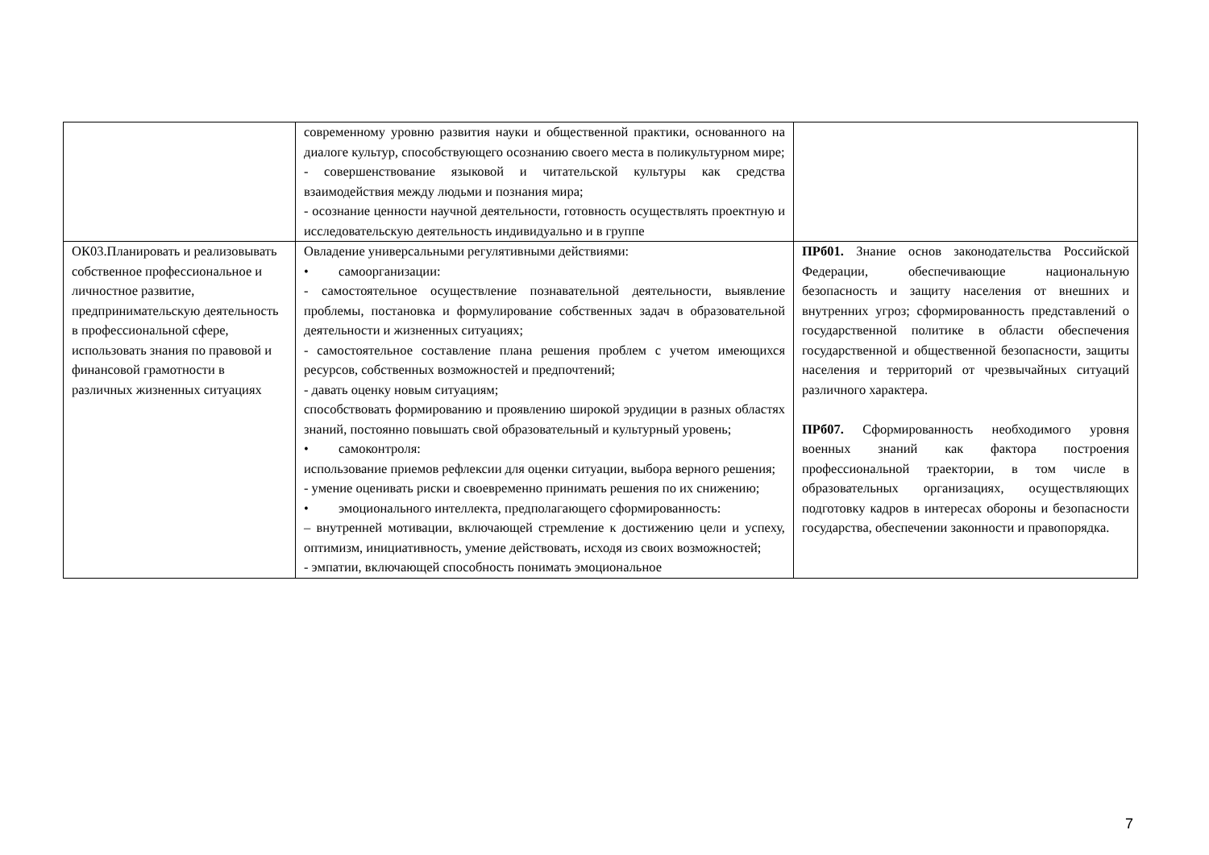| | современному уровню развития науки и общественной практики, основанного на диалоге культур, способствующего осознанию своего места в поликультурном мире; - совершенствование языковой и читательской культуры как средства взаимодействия между людьми и познания мира; - осознание ценности научной деятельности, готовность осуществлять проектную и исследовательскую деятельность индивидуально и в группе | |
| ОК03.Планировать и реализовывать собственное профессиональное и личностное развитие, предпринимательскую деятельность в профессиональной сфере, использовать знания по правовой и финансовой грамотности в различных жизненных ситуациях | Овладение универсальными регулятивными действиями: • самоорганизации: - самостоятельное осуществление познавательной деятельности, выявление проблемы, постановка и формулирование собственных задач в образовательной деятельности и жизненных ситуациях; - самостоятельное составление плана решения проблем с учетом имеющихся ресурсов, собственных возможностей и предпочтений; - давать оценку новым ситуациям; способствовать формированию и проявлению широкой эрудиции в разных областях знаний, постоянно повышать свой образовательный и культурный уровень; • самоконтроля: использование приемов рефлексии для оценки ситуации, выбора верного решения; - умение оценивать риски и своевременно принимать решения по их снижению; • эмоционального интеллекта, предполагающего сформированность: – внутренней мотивации, включающей стремление к достижению цели и успеху, оптимизм, инициативность, умение действовать, исходя из своих возможностей; - эмпатии, включающей способность понимать эмоциональное | ПРб01. Знание основ законодательства Российской Федерации, обеспечивающие национальную безопасность и защиту населения от внешних и внутренних угроз; сформированность представлений о государственной политике в области обеспечения государственной и общественной безопасности, защиты населения и территорий от чрезвычайных ситуаций различного характера. ПРб07. Сформированность необходимого уровня военных знаний как фактора построения профессиональной траектории, в том числе в образовательных организациях, осуществляющих подготовку кадров в интересах обороны и безопасности государства, обеспечении законности и правопорядка. |
7